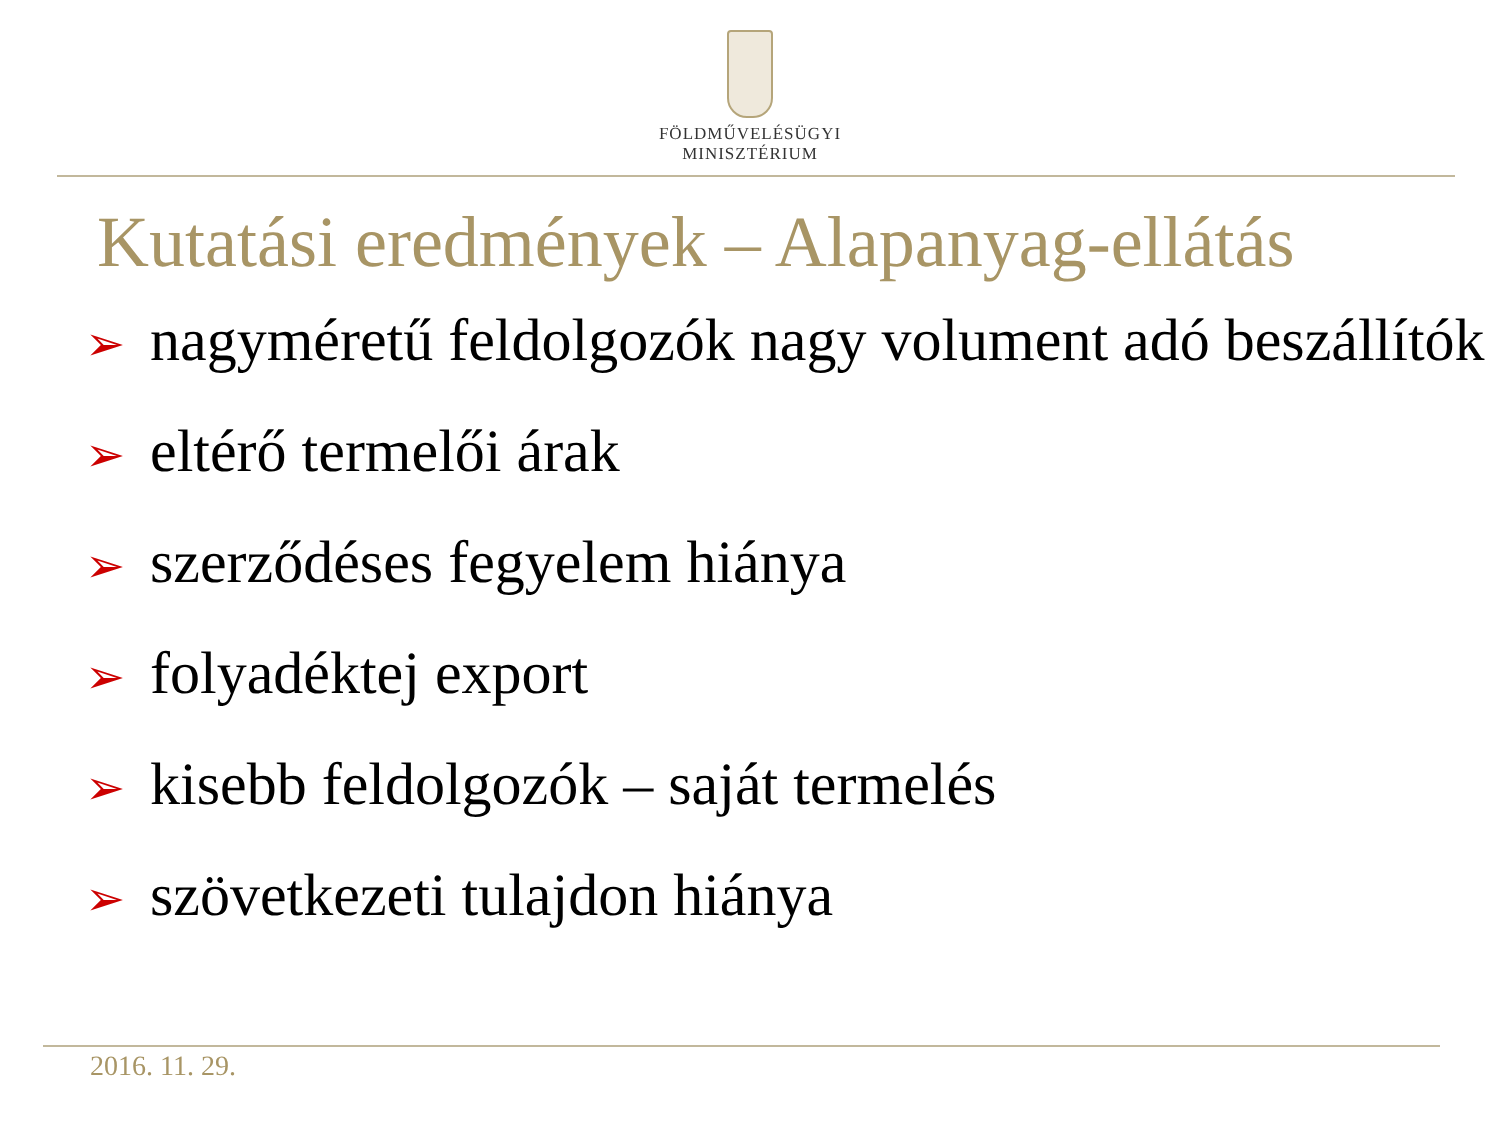FÖLDMŰVELÉSÜGYI
MINISZTÉRIUM
Kutatási eredmények – Alapanyag-ellátás
➢ nagyméretű feldolgozók nagy volument adó beszállítók
➢ eltérő termelői árak
➢ szerződéses fegyelem hiánya
➢ folyadéktej export
➢ kisebb feldolgozók – saját termelés
➢ szövetkezeti tulajdon hiánya
2016. 11. 29.